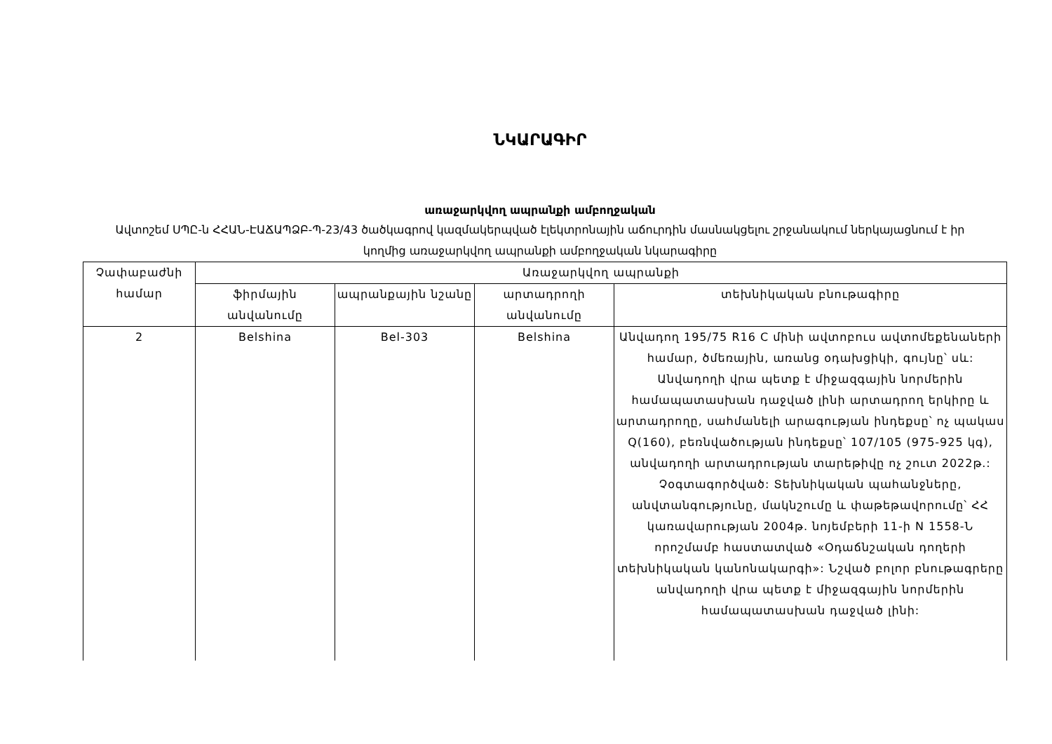ՆԿԱՐԱԳԻՐ
առաջարկվող ապրանքի ամբողջական
Ավտոշեմ ՍՊԸ-ն ՀՀԱՆ-ԷԱՃԱՊՁԲ-Պ-23/43 ծածկագրով կազմակերպված էլեկտրոնային աճուրդին մասնակցելու շրջանակում ներկայացնում է իր կողմից առաջարկվող ապրանքի ամբողջական նկարագիրը
| Չափաբաժնի համար | Առաջարկվող ապրանքի | | | |
| --- | --- | --- | --- | --- |
| | ֆիրմային անվանումը | ապրանքային նշանը | արտադրողի անվանումը | տեխնիկական բնութագիրը |
| 2 | Belshina | Bel-303 | Belshina | Անվադող 195/75 R16 C մինի ավտոբուս ավտոմեքենաների համար, ծմեռային, առանց օդախցիկի, գույնը՝ սև: Անվադողի վրա պետք է միջազգային նորմերին համապատասխան դաջված լինի արտադրող երկիրը և արտադրողը, սահմանելի արագության ինդեքսը՝ ոչ պակաս Q(160), բեռնվածության ինդեքսը՝ 107/105 (975-925 կգ), անվադողի արտադրության տարեթիվը ոչ շուտ 2022թ.: Չօգտագործված: Տեխնիկական պահանջները, անվտանգությունը, մակնշումը և փաթեթավորումը՝ ՀՀ կառավարության 2004թ. նոյեմբերի 11-ի N 1558-Ն որոշմամբ հաստատված «Օդաճնշական դողերի տեխնիկական կանոնակարգի»: Նշված բոլոր բնութագրերը անվադողի վրա պետք է միջազգային նորմերին համապատասխան դաջված լինի: |